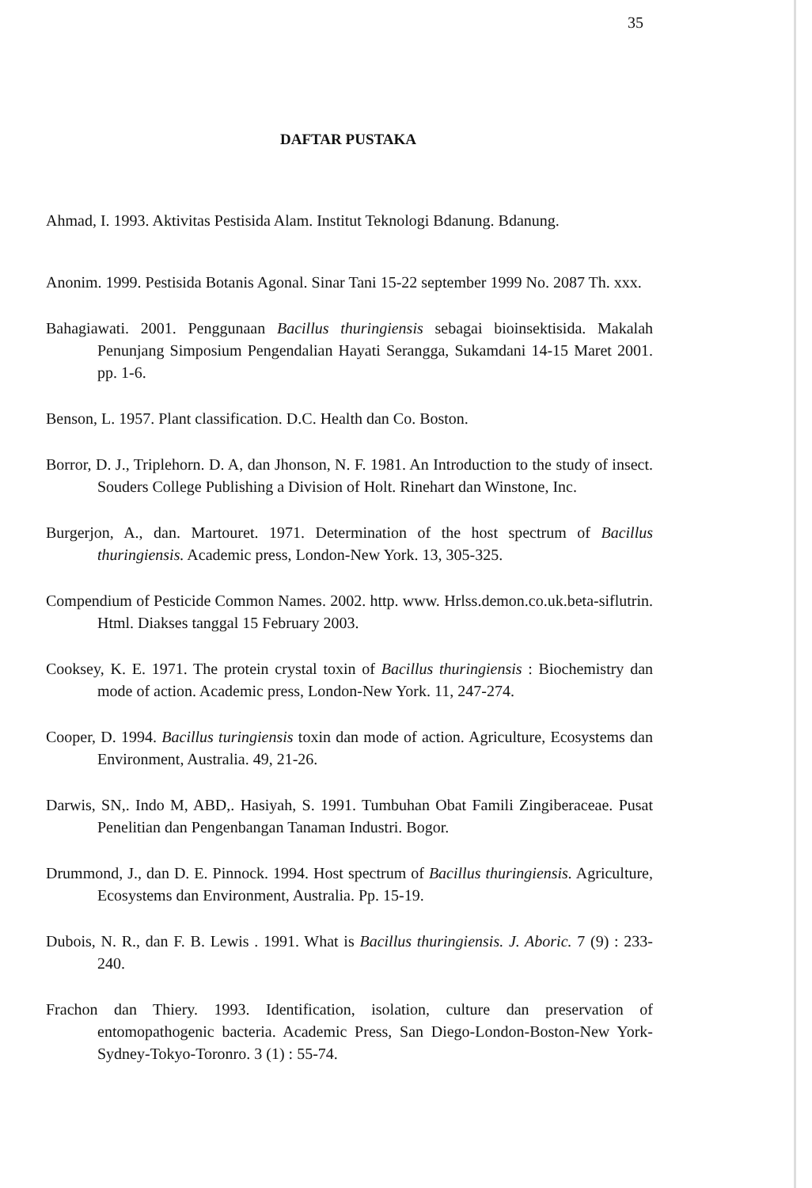35
DAFTAR PUSTAKA
Ahmad, I. 1993. Aktivitas Pestisida Alam. Institut Teknologi Bdanung. Bdanung.
Anonim. 1999. Pestisida Botanis Agonal. Sinar Tani 15-22 september 1999 No. 2087 Th. xxx.
Bahagiawati. 2001. Penggunaan Bacillus thuringiensis sebagai bioinsektisida. Makalah Penunjang Simposium Pengendalian Hayati Serangga, Sukamdani 14-15 Maret 2001. pp. 1-6.
Benson, L. 1957. Plant classification. D.C. Health dan Co. Boston.
Borror, D. J., Triplehorn. D. A, dan Jhonson, N. F. 1981. An Introduction to the study of insect. Souders College Publishing a Division of Holt. Rinehart dan Winstone, Inc.
Burgerjon, A., dan. Martouret. 1971. Determination of the host spectrum of Bacillus thuringiensis. Academic press, London-New York. 13, 305-325.
Compendium of Pesticide Common Names. 2002. http. www. Hrlss.demon.co.uk.beta-siflutrin. Html. Diakses tanggal 15 February 2003.
Cooksey, K. E. 1971. The protein crystal toxin of Bacillus thuringiensis : Biochemistry dan mode of action. Academic press, London-New York. 11, 247-274.
Cooper, D. 1994. Bacillus turingiensis toxin dan mode of action. Agriculture, Ecosystems dan Environment, Australia. 49, 21-26.
Darwis, SN,. Indo M, ABD,. Hasiyah, S. 1991. Tumbuhan Obat Famili Zingiberaceae. Pusat Penelitian dan Pengenbangan Tanaman Industri. Bogor.
Drummond, J., dan D. E. Pinnock. 1994. Host spectrum of Bacillus thuringiensis. Agriculture, Ecosystems dan Environment, Australia. Pp. 15-19.
Dubois, N. R., dan F. B. Lewis . 1991. What is Bacillus thuringiensis. J. Aboric. 7 (9) : 233-240.
Frachon dan Thiery. 1993. Identification, isolation, culture dan preservation of entomopathogenic bacteria. Academic Press, San Diego-London-Boston-New York-Sydney-Tokyo-Toronro. 3 (1) : 55-74.